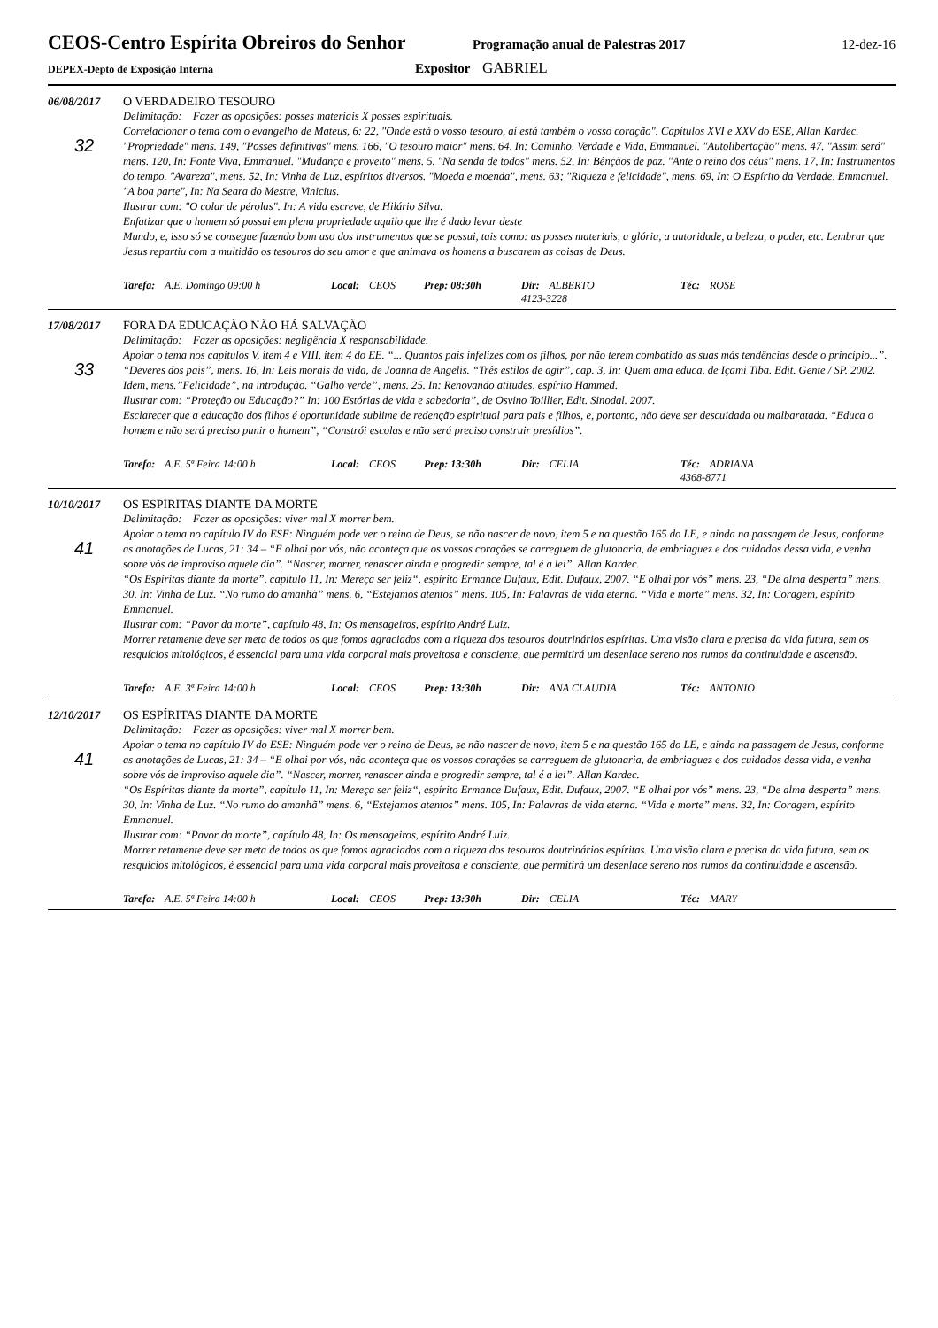CEOS-Centro Espírita Obreiros do Senhor
Programação anual de Palestras 2017
12-dez-16
DEPEX-Depto de Exposição Interna
Expositor GABRIEL
06/08/2017 O VERDADEIRO TESOURO
32
Delimitação: Fazer as oposições: posses materiais X posses espirituais.
Correlacionar o tema com o evangelho de Mateus, 6: 22, "Onde está o vosso tesouro, aí está também o vosso coração". Capítulos XVI e XXV do ESE, Allan Kardec. "Propriedade" mens. 149, "Posses definitivas" mens. 166, "O tesouro maior" mens. 64, In: Caminho, Verdade e Vida, Emmanuel. "Autolibertação" mens. 47. "Assim será" mens. 120, In: Fonte Viva, Emmanuel. "Mudança e proveito" mens. 5. "Na senda de todos" mens. 52, In: Bênçãos de paz. "Ante o reino dos céus" mens. 17, In: Instrumentos do tempo. "Avareza", mens. 52, In: Vinha de Luz, espíritos diversos. "Moeda e moenda", mens. 63; "Riqueza e felicidade", mens. 69, In: O Espírito da Verdade, Emmanuel. "A boa parte", In: Na Seara do Mestre, Vinicius.
Ilustrar com: "O colar de pérolas". In: A vida escreve, de Hilário Silva.
Enfatizar que o homem só possui em plena propriedade aquilo que lhe é dado levar deste
Mundo, e, isso só se consegue fazendo bom uso dos instrumentos que se possui, tais como: as posses materiais, a glória, a autoridade, a beleza, o poder, etc. Lembrar que Jesus repartiu com a multidão os tesouros do seu amor e que animava os homens a buscarem as coisas de Deus.
Tarefa: A.E. Domingo 09:00 h Local: CEOS Prep: 08:30h Dir: ALBERTO
4123-3228
Téc: ROSE
17/08/2017 FORA DA EDUCAÇÃO NÃO HÁ SALVAÇÃO
33
Delimitação: Fazer as oposições: negligência X responsabilidade.
Apoiar o tema nos capítulos V, item 4 e VIII, item 4 do EE. “... Quantos pais infelizes com os filhos, por não terem combatido as suas más tendências desde o princípio...”.
“Deveres dos pais”, mens. 16, In: Leis morais da vida, de Joanna de Angelis. “Três estilos de agir”, cap. 3, In: Quem ama educa, de Içami Tiba. Edit. Gente / SP. 2002. Idem, mens.”Felicidade”, na introdução. “Galho verde”, mens. 25. In: Renovando atitudes, espírito Hammed.
Ilustrar com: “Proteção ou Educação?” In: 100 Estórias de vida e sabedoria”, de Osvino Toillier, Edit. Sinodal. 2007.
Esclarecer que a educação dos filhos é oportunidade sublime de redenção espiritual para pais e filhos, e, portanto, não deve ser descuidada ou malbaratada. “Educa o homem e não será preciso punir o homem”, “Constrói escolas e não será preciso construir presídios”.
Tarefa: A.E. 5ª Feira 14:00 h Local: CEOS Prep: 13:30h Dir: CELIA Téc: ADRIANA
4368-8771
10/10/2017 OS ESPÍRITAS DIANTE DA MORTE
41
Delimitação: Fazer as oposições: viver mal X morrer bem.
Apoiar o tema no capítulo IV do ESE: Ninguém pode ver o reino de Deus, se não nascer de novo, item 5 e na questão 165 do LE, e ainda na passagem de Jesus, conforme as anotações de Lucas, 21: 34 – “E olhai por vós, não aconteça que os vossos corações se carreguem de glutonaria, de embriaguez e dos cuidados dessa vida, e venha sobre vós de improviso aquele dia”. “Nascer, morrer, renascer ainda e progredir sempre, tal é a lei”. Allan Kardec.
“Os Espíritas diante da morte”, capítulo 11, In: Mereça ser feliz“, espírito Ermance Dufaux, Edit. Dufaux, 2007. “E olhai por vós” mens. 23, “De alma desperta” mens. 30, In: Vinha de Luz. “No rumo do amanhã” mens. 6, “Estejamos atentos” mens. 105, In: Palavras de vida eterna. “Vida e morte” mens. 32, In: Coragem, espírito Emmanuel.
Ilustrar com: “Pavor da morte”, capítulo 48, In: Os mensageiros, espírito André Luiz.
Morrer retamente deve ser meta de todos os que fomos agraciados com a riqueza dos tesouros doutrinários espíritas. Uma visão clara e precisa da vida futura, sem os resquícios mitológicos, é essencial para uma vida corporal mais proveitosa e consciente, que permitirá um desenlace sereno nos rumos da continuidade e ascensão.
Tarefa: A.E. 3ª Feira 14:00 h Local: CEOS Prep: 13:30h Dir: ANA CLAUDIA Téc: ANTONIO
12/10/2017 OS ESPÍRITAS DIANTE DA MORTE
41
Delimitação: Fazer as oposições: viver mal X morrer bem.
Apoiar o tema no capítulo IV do ESE: Ninguém pode ver o reino de Deus, se não nascer de novo, item 5 e na questão 165 do LE, e ainda na passagem de Jesus, conforme as anotações de Lucas, 21: 34 – “E olhai por vós, não aconteça que os vossos corações se carreguem de glutonaria, de embriaguez e dos cuidados dessa vida, e venha sobre vós de improviso aquele dia”. “Nascer, morrer, renascer ainda e progredir sempre, tal é a lei”. Allan Kardec.
“Os Espíritas diante da morte”, capítulo 11, In: Mereça ser feliz“, espírito Ermance Dufaux, Edit. Dufaux, 2007. “E olhai por vós” mens. 23, “De alma desperta” mens. 30, In: Vinha de Luz. “No rumo do amanhã” mens. 6, “Estejamos atentos” mens. 105, In: Palavras de vida eterna. “Vida e morte” mens. 32, In: Coragem, espírito Emmanuel.
Ilustrar com: “Pavor da morte”, capítulo 48, In: Os mensageiros, espírito André Luiz.
Morrer retamente deve ser meta de todos os que fomos agraciados com a riqueza dos tesouros doutrinários espíritas. Uma visão clara e precisa da vida futura, sem os resquícios mitológicos, é essencial para uma vida corporal mais proveitosa e consciente, que permitirá um desenlace sereno nos rumos da continuidade e ascensão.
Tarefa: A.E. 5ª Feira 14:00 h Local: CEOS Prep: 13:30h Dir: CELIA Téc: MARY